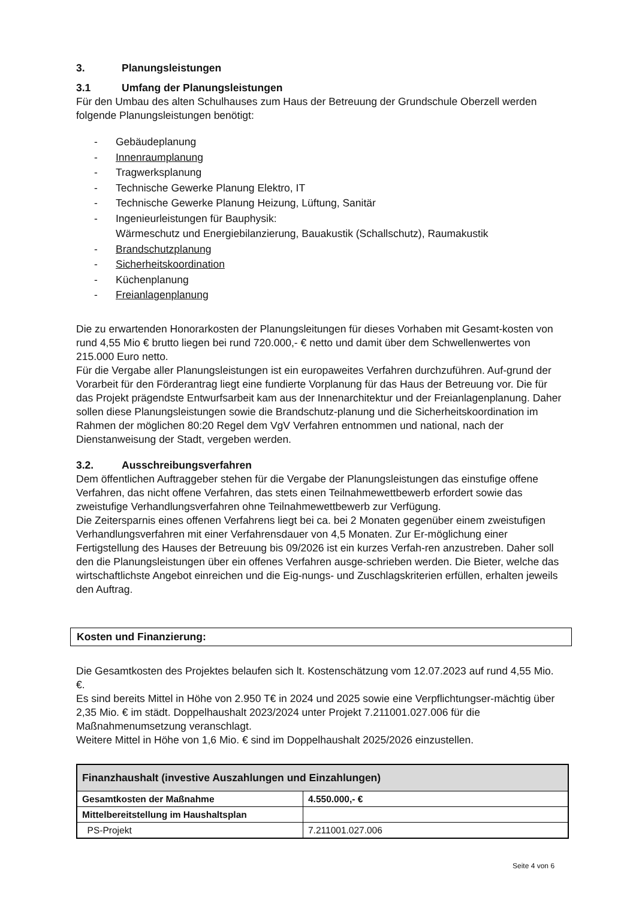3. Planungsleistungen
3.1 Umfang der Planungsleistungen
Für den Umbau des alten Schulhauses zum Haus der Betreuung der Grundschule Oberzell werden folgende Planungsleistungen benötigt:
- Gebäudeplanung
- Innenraumplanung
- Tragwerksplanung
- Technische Gewerke Planung Elektro, IT
- Technische Gewerke Planung Heizung, Lüftung, Sanitär
- Ingenieurleistungen für Bauphysik:
Wärmeschutz und Energiebilanzierung, Bauakustik (Schallschutz), Raumakustik
- Brandschutzplanung
- Sicherheitskoordination
- Küchenplanung
- Freianlagenplanung
Die zu erwartenden Honorarkosten der Planungsleitungen für dieses Vorhaben mit Gesamt-kosten von rund 4,55 Mio € brutto liegen bei rund 720.000,- € netto und damit über dem Schwellenwertes von 215.000 Euro netto.
Für die Vergabe aller Planungsleistungen ist ein europaweites Verfahren durchzuführen. Auf-grund der Vorarbeit für den Förderantrag liegt eine fundierte Vorplanung für das Haus der Betreuung vor. Die für das Projekt prägendste Entwurfsarbeit kam aus der Innenarchitektur und der Freianlagenplanung. Daher sollen diese Planungsleistungen sowie die Brandschutz-planung und die Sicherheitskoordination im Rahmen der möglichen 80:20 Regel dem VgV Verfahren entnommen und national, nach der Dienstanweisung der Stadt, vergeben werden.
3.2. Ausschreibungsverfahren
Dem öffentlichen Auftraggeber stehen für die Vergabe der Planungsleistungen das einstufige offene Verfahren, das nicht offene Verfahren, das stets einen Teilnahmewettbewerb erfordert sowie das zweistufige Verhandlungsverfahren ohne Teilnahmewettbewerb zur Verfügung.
Die Zeitersparnis eines offenen Verfahrens liegt bei ca. bei 2 Monaten gegenüber einem zweistufigen Verhandlungsverfahren mit einer Verfahrensdauer von 4,5 Monaten. Zur Er-möglichung einer Fertigstellung des Hauses der Betreuung bis 09/2026 ist ein kurzes Verfah-ren anzustreben. Daher soll den die Planungsleistungen über ein offenes Verfahren ausge-schrieben werden. Die Bieter, welche das wirtschaftlichste Angebot einreichen und die Eig-nungs- und Zuschlagskriterien erfüllen, erhalten jeweils den Auftrag.
Kosten und Finanzierung:
Die Gesamtkosten des Projektes belaufen sich lt. Kostenschätzung vom 12.07.2023 auf rund 4,55 Mio. €.
Es sind bereits Mittel in Höhe von 2.950 T€ in 2024 und 2025 sowie eine Verpflichtungser-mächtig über 2,35 Mio. € im städt. Doppelhaushalt 2023/2024 unter Projekt 7.211001.027.006 für die Maßnahmenumsetzung veranschlagt.
Weitere Mittel in Höhe von 1,6 Mio. € sind im Doppelhaushalt 2025/2026 einzustellen.
| Finanzhaushalt (investive Auszahlungen und Einzahlungen) | |
| --- | --- |
| Gesamtkosten der Maßnahme | 4.550.000,- € |
| Mittelbereitstellung im Haushaltsplan | |
| PS-Projekt | 7.211001.027.006 |
Seite 4 von 6